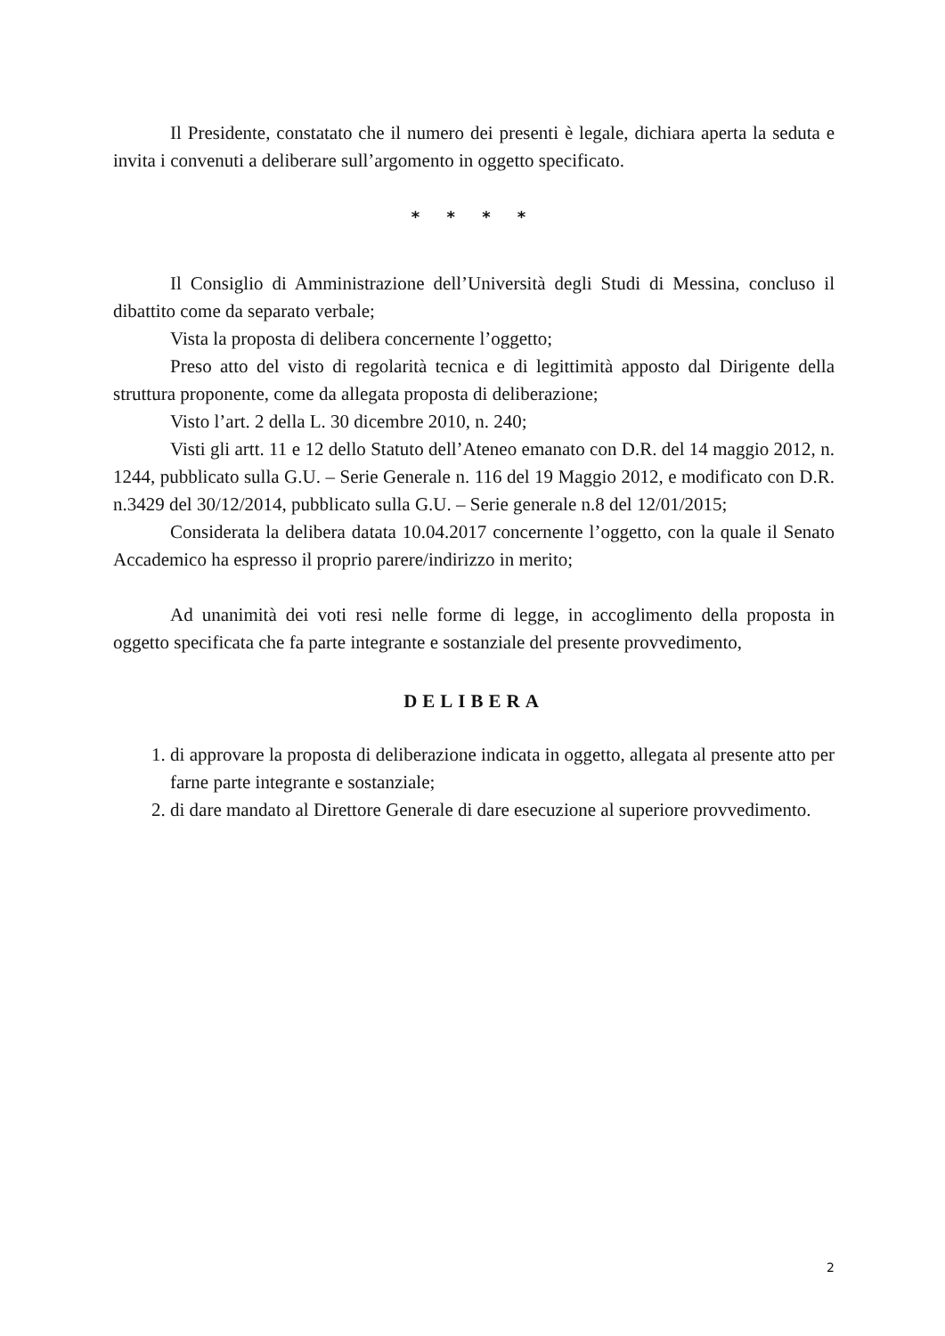Il Presidente, constatato che il numero dei presenti è legale, dichiara aperta la seduta e invita i convenuti a deliberare sull’argomento in oggetto specificato.
* * * *
Il Consiglio di Amministrazione dell’Università degli Studi di Messina, concluso il dibattito come da separato verbale;
Vista la proposta di delibera concernente l’oggetto;
Preso atto del visto di regolarità tecnica e di legittimità apposto dal Dirigente della struttura proponente, come da allegata proposta di deliberazione;
Visto l’art. 2 della L. 30 dicembre 2010, n. 240;
Visti gli artt. 11 e 12 dello Statuto dell’Ateneo emanato con D.R. del 14 maggio 2012, n. 1244, pubblicato sulla G.U. – Serie Generale n. 116 del 19 Maggio 2012, e modificato con D.R. n.3429 del 30/12/2014, pubblicato sulla G.U. – Serie generale n.8 del 12/01/2015;
Considerata la delibera datata 10.04.2017 concernente l’oggetto, con la quale il Senato Accademico ha espresso il proprio parere/indirizzo in merito;
Ad unanimità dei voti resi nelle forme di legge, in accoglimento della proposta in oggetto specificata che fa parte integrante e sostanziale del presente provvedimento,
DELIBERA
1. di approvare la proposta di deliberazione indicata in oggetto, allegata al presente atto per farne parte integrante e sostanziale;
2. di dare mandato al Direttore Generale di dare esecuzione al superiore provvedimento.
2